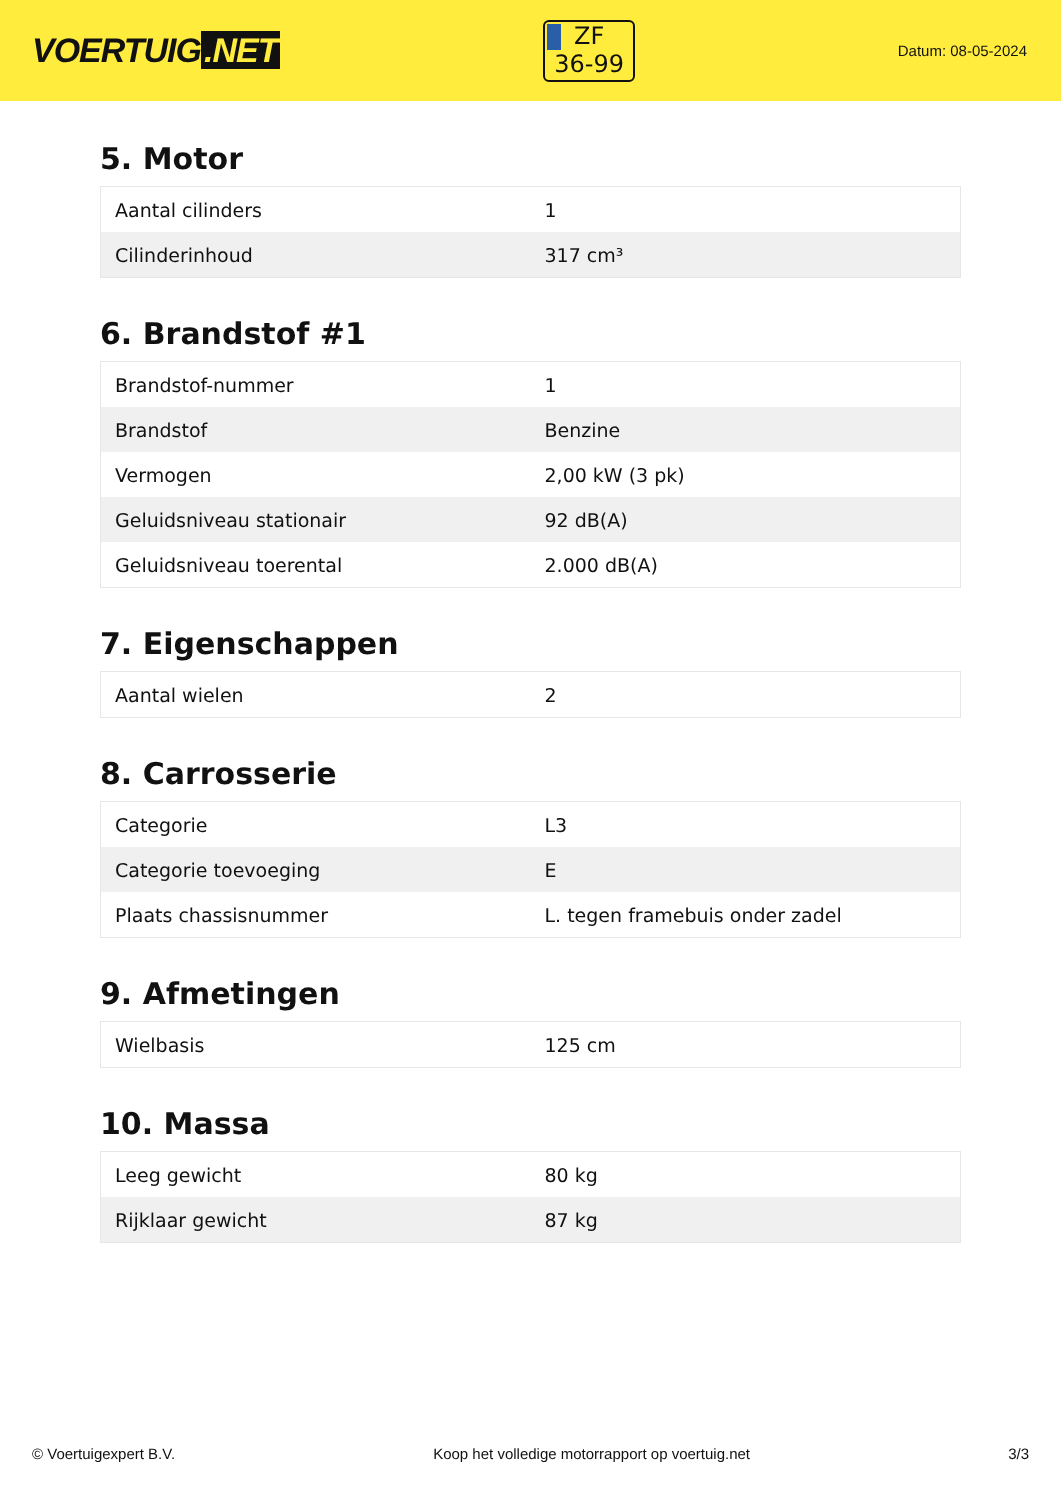VOERTUIG.NET
ZF
36-99
Datum: 08-05-2024
5. Motor
| Aantal cilinders | 1 |
| Cilinderinhoud | 317 cm³ |
6. Brandstof #1
| Brandstof-nummer | 1 |
| Brandstof | Benzine |
| Vermogen | 2,00 kW (3 pk) |
| Geluidsniveau stationair | 92 dB(A) |
| Geluidsniveau toerental | 2.000 dB(A) |
7. Eigenschappen
| Aantal wielen | 2 |
8. Carrosserie
| Categorie | L3 |
| Categorie toevoeging | E |
| Plaats chassisnummer | L. tegen framebuis onder zadel |
9. Afmetingen
| Wielbasis | 125 cm |
10. Massa
| Leeg gewicht | 80 kg |
| Rijklaar gewicht | 87 kg |
© Voertuigexpert B.V. Koop het volledige motorrapport op voertuig.net 3/3